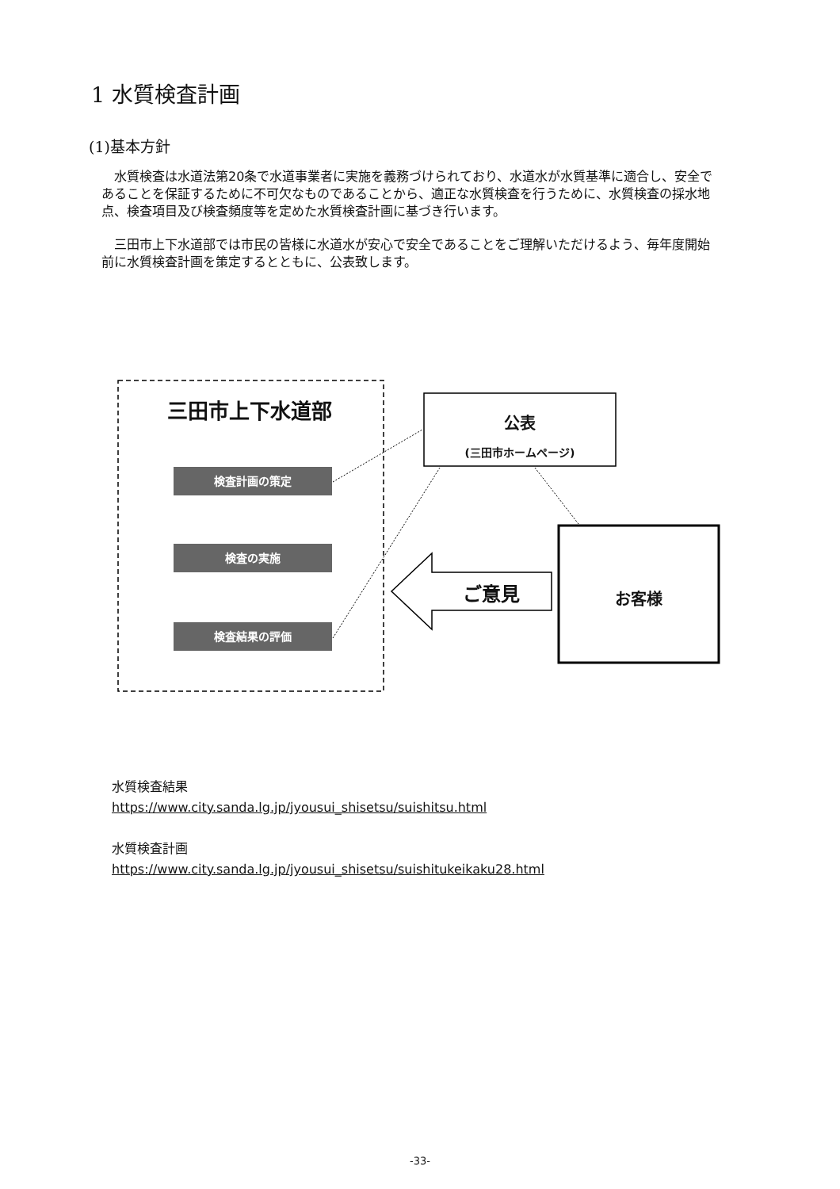1 水質検査計画
(1)基本方針
水質検査は水道法第20条で水道事業者に実施を義務づけられており、水道水が水質基準に適合し、安全であることを保証するために不可欠なものであることから、適正な水質検査を行うために、水質検査の採水地点、検査項目及び検査頻度等を定めた水質検査計画に基づき行います。
三田市上下水道部では市民の皆様に水道水が安心で安全であることをご理解いただけるよう、毎年度開始前に水質検査計画を策定するとともに、公表致します。
三田市上下水道部
検査計画の策定
検査の実施
検査結果の評価
公表
(三田市ホームページ)
ご意見 お客様
水質検査結果
https://www.city.sanda.lg.jp/jyousui_shisetsu/suishitsu.html
水質検査計画
https://www.city.sanda.lg.jp/jyousui_shisetsu/suishitukeikaku28.html
-33-